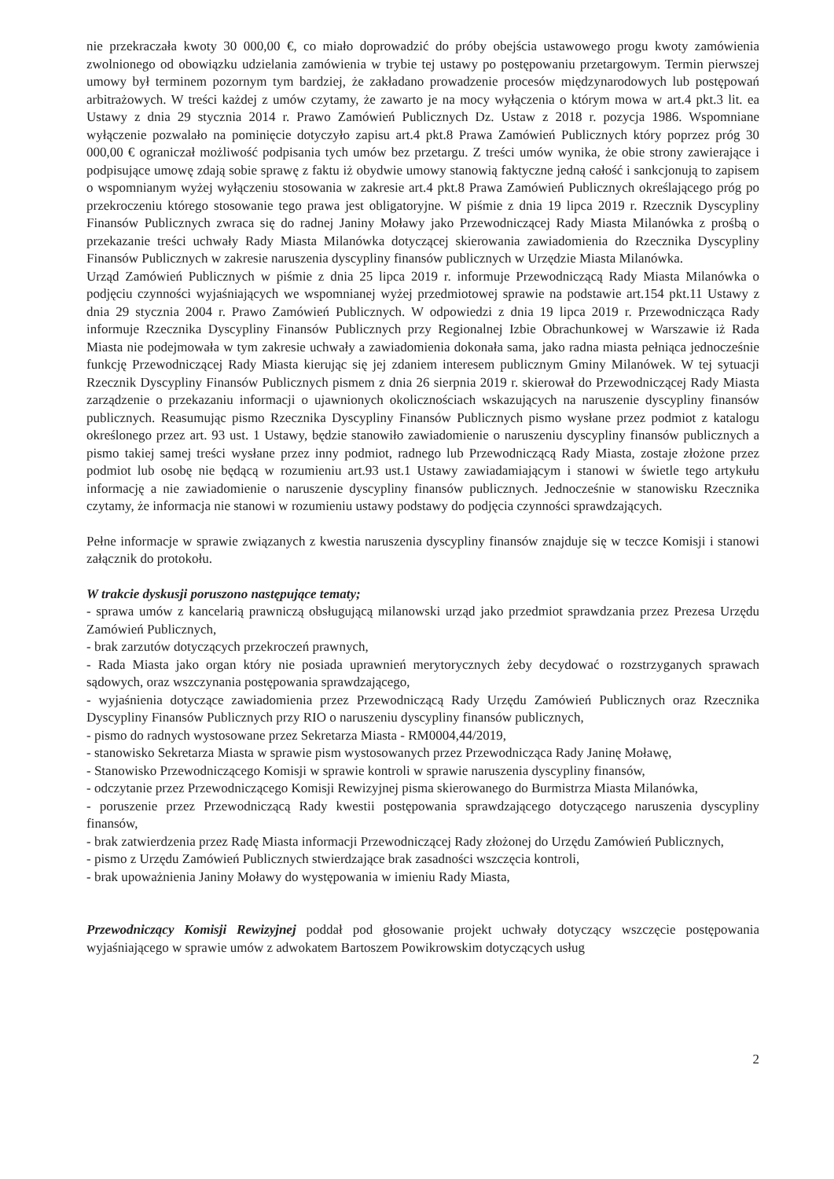nie przekraczała kwoty 30 000,00 €, co miało doprowadzić do próby obejścia ustawowego progu kwoty zamówienia zwolnionego od obowiązku udzielania zamówienia w trybie tej ustawy po postępowaniu przetargowym. Termin pierwszej umowy był terminem pozornym tym bardziej, że zakładano prowadzenie procesów międzynarodowych lub postępowań arbitrażowych. W treści każdej z umów czytamy, że zawarto je na mocy wyłączenia o którym mowa w art.4 pkt.3 lit. ea Ustawy z dnia 29 stycznia 2014 r. Prawo Zamówień Publicznych Dz. Ustaw z 2018 r. pozycja 1986. Wspomniane wyłączenie pozwalało na pominięcie dotyczyło zapisu art.4 pkt.8 Prawa Zamówień Publicznych który poprzez próg 30 000,00 € ograniczał możliwość podpisania tych umów bez przetargu. Z treści umów wynika, że obie strony zawierające i podpisujące umowę zdają sobie sprawę z faktu iż obydwie umowy stanowią faktyczne jedną całość i sankcjonują to zapisem o wspomnianym wyżej wyłączeniu stosowania w zakresie art.4 pkt.8 Prawa Zamówień Publicznych określającego próg po przekroczeniu którego stosowanie tego prawa jest obligatoryjne. W piśmie z dnia 19 lipca 2019 r. Rzecznik Dyscypliny Finansów Publicznych zwraca się do radnej Janiny Moławy jako Przewodniczącej Rady Miasta Milanówka z prośbą o przekazanie treści uchwały Rady Miasta Milanówka dotyczącej skierowania zawiadomienia do Rzecznika Dyscypliny Finansów Publicznych w zakresie naruszenia dyscypliny finansów publicznych w Urzędzie Miasta Milanówka.
Urząd Zamówień Publicznych w piśmie z dnia 25 lipca 2019 r. informuje Przewodniczącą Rady Miasta Milanówka o podjęciu czynności wyjaśniających we wspomnianej wyżej przedmiotowej sprawie na podstawie art.154 pkt.11 Ustawy z dnia 29 stycznia 2004 r. Prawo Zamówień Publicznych. W odpowiedzi z dnia 19 lipca 2019 r. Przewodnicząca Rady informuje Rzecznika Dyscypliny Finansów Publicznych przy Regionalnej Izbie Obrachunkowej w Warszawie iż Rada Miasta nie podejmowała w tym zakresie uchwały a zawiadomienia dokonała sama, jako radna miasta pełniąca jednocześnie funkcję Przewodniczącej Rady Miasta kierując się jej zdaniem interesem publicznym Gminy Milanówek. W tej sytuacji Rzecznik Dyscypliny Finansów Publicznych pismem z dnia 26 sierpnia 2019 r. skierował do Przewodniczącej Rady Miasta zarządzenie o przekazaniu informacji o ujawnionych okolicznościach wskazujących na naruszenie dyscypliny finansów publicznych. Reasumując pismo Rzecznika Dyscypliny Finansów Publicznych pismo wysłane przez podmiot z katalogu określonego przez art. 93 ust. 1 Ustawy, będzie stanowiło zawiadomienie o naruszeniu dyscypliny finansów publicznych a pismo takiej samej treści wysłane przez inny podmiot, radnego lub Przewodniczącą Rady Miasta, zostaje złożone przez podmiot lub osobę nie będącą w rozumieniu art.93 ust.1 Ustawy zawiadamiającym i stanowi w świetle tego artykułu informację a nie zawiadomienie o naruszenie dyscypliny finansów publicznych. Jednocześnie w stanowisku Rzecznika czytamy, że informacja nie stanowi w rozumieniu ustawy podstawy do podjęcia czynności sprawdzających.
Pełne informacje w sprawie związanych z kwestia naruszenia dyscypliny finansów znajduje się w teczce Komisji i stanowi załącznik do protokołu.
W trakcie dyskusji poruszono następujące tematy;
- sprawa umów z kancelarią prawniczą obsługującą milanowski urząd jako przedmiot sprawdzania przez Prezesa Urzędu Zamówień Publicznych,
- brak zarzutów dotyczących przekroczeń prawnych,
- Rada Miasta jako organ który nie posiada uprawnień merytorycznych żeby decydować o rozstrzyganych sprawach sądowych, oraz wszczynania postępowania sprawdzającego,
- wyjaśnienia dotyczące zawiadomienia przez Przewodniczącą Rady Urzędu Zamówień Publicznych oraz Rzecznika Dyscypliny Finansów Publicznych przy RIO o naruszeniu dyscypliny finansów publicznych,
- pismo do radnych wystosowane przez Sekretarza Miasta - RM0004,44/2019,
- stanowisko Sekretarza Miasta w sprawie pism wystosowanych przez Przewodnicząca Rady Janinę Moławę,
- Stanowisko Przewodniczącego Komisji w sprawie kontroli w sprawie naruszenia dyscypliny finansów,
- odczytanie przez Przewodniczącego Komisji Rewizyjnej pisma skierowanego do Burmistrza Miasta Milanówka,
- poruszenie przez Przewodniczącą Rady kwestii postępowania sprawdzającego dotyczącego naruszenia dyscypliny finansów,
- brak zatwierdzenia przez Radę Miasta informacji Przewodniczącej Rady złożonej do Urzędu Zamówień Publicznych,
- pismo z Urzędu Zamówień Publicznych stwierdzające brak zasadności wszczęcia kontroli,
- brak upoważnienia Janiny Moławy do występowania w imieniu Rady Miasta,
Przewodniczący Komisji Rewizyjnej poddał pod głosowanie projekt uchwały dotyczący wszczęcie postępowania wyjaśniającego w sprawie umów z adwokatem Bartoszem Powikrowskim dotyczących usług
2